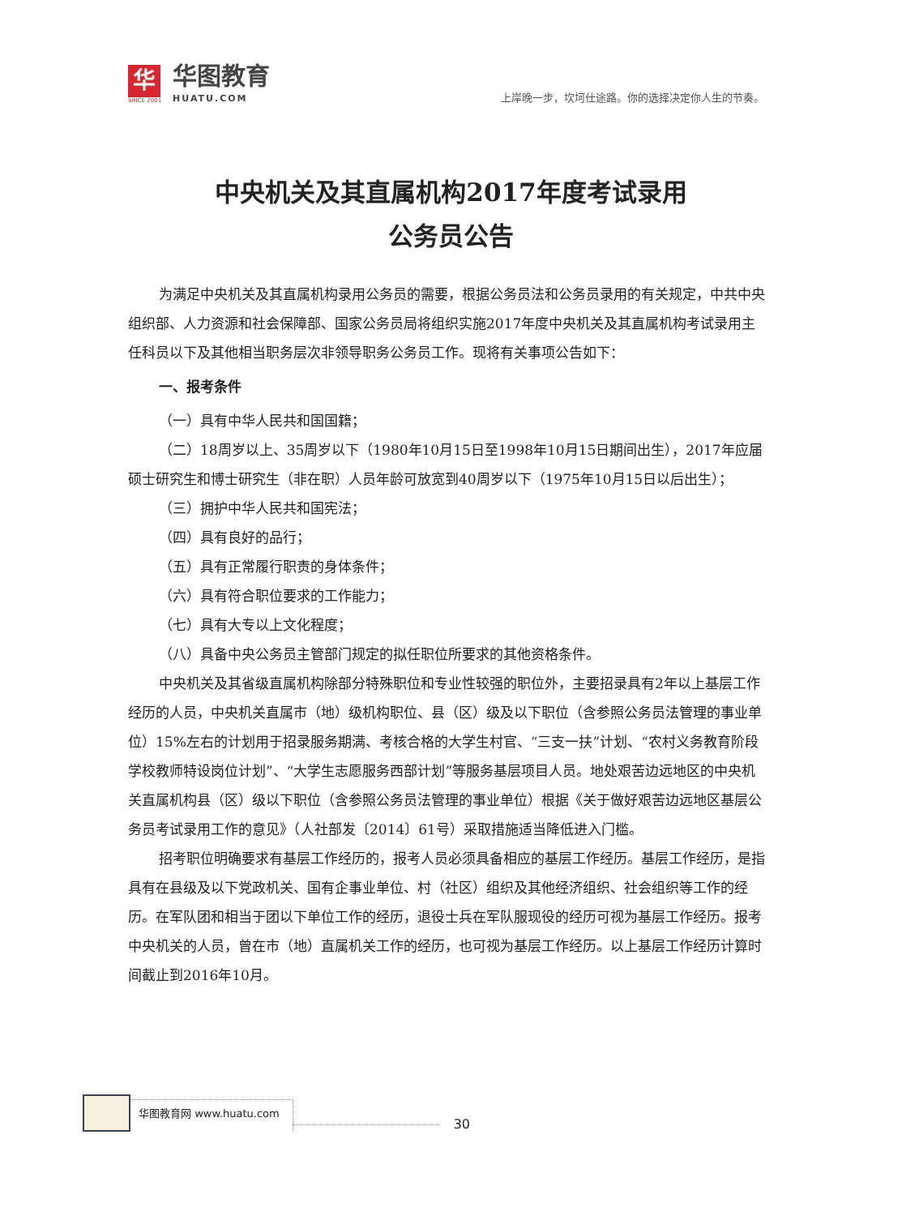华
SINCE 2001
华图教育
HUATU.COM
上岸晚一步，坎坷仕途路。你的选择决定你人生的节奏。
中央机关及其直属机构2017年度考试录用
公务员公告
为满足中央机关及其直属机构录用公务员的需要，根据公务员法和公务员录用的有关规定，中共中央组织部、人力资源和社会保障部、国家公务员局将组织实施2017年度中央机关及其直属机构考试录用主任科员以下及其他相当职务层次非领导职务公务员工作。现将有关事项公告如下：
一、报考条件
（一）具有中华人民共和国国籍；
（二）18周岁以上、35周岁以下（1980年10月15日至1998年10月15日期间出生），2017年应届硕士研究生和博士研究生（非在职）人员年龄可放宽到40周岁以下（1975年10月15日以后出生）；
（三）拥护中华人民共和国宪法；
（四）具有良好的品行；
（五）具有正常履行职责的身体条件；
（六）具有符合职位要求的工作能力；
（七）具有大专以上文化程度；
（八）具备中央公务员主管部门规定的拟任职位所要求的其他资格条件。
中央机关及其省级直属机构除部分特殊职位和专业性较强的职位外，主要招录具有2年以上基层工作经历的人员，中央机关直属市（地）级机构职位、县（区）级及以下职位（含参照公务员法管理的事业单位）15%左右的计划用于招录服务期满、考核合格的大学生村官、“三支一扶”计划、“农村义务教育阶段学校教师特设岗位计划”、“大学生志愿服务西部计划”等服务基层项目人员。地处艰苦边远地区的中央机关直属机构县（区）级以下职位（含参照公务员法管理的事业单位）根据《关于做好艰苦边远地区基层公务员考试录用工作的意见》（人社部发〔2014〕61号）采取措施适当降低进入门槛。
招考职位明确要求有基层工作经历的，报考人员必须具备相应的基层工作经历。基层工作经历，是指具有在县级及以下党政机关、国有企事业单位、村（社区）组织及其他经济组织、社会组织等工作的经历。在军队团和相当于团以下单位工作的经历，退役士兵在军队服现役的经历可视为基层工作经历。报考中央机关的人员，曾在市（地）直属机关工作的经历，也可视为基层工作经历。以上基层工作经历计算时间截止到2016年10月。
华图教育网 www.huatu.com
30